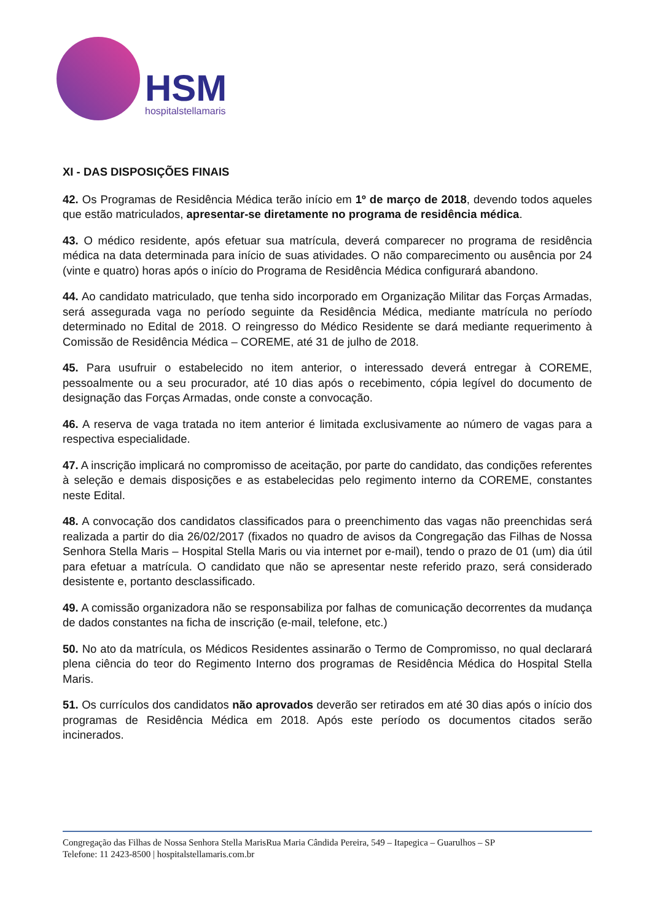HSM
hospitalstellamaris
XI - DAS DISPOSIÇÕES FINAIS
42. Os Programas de Residência Médica terão início em 1º de março de 2018, devendo todos aqueles que estão matriculados, apresentar-se diretamente no programa de residência médica.
43. O médico residente, após efetuar sua matrícula, deverá comparecer no programa de residência médica na data determinada para início de suas atividades. O não comparecimento ou ausência por 24 (vinte e quatro) horas após o início do Programa de Residência Médica configurará abandono.
44. Ao candidato matriculado, que tenha sido incorporado em Organização Militar das Forças Armadas, será assegurada vaga no período seguinte da Residência Médica, mediante matrícula no período determinado no Edital de 2018. O reingresso do Médico Residente se dará mediante requerimento à Comissão de Residência Médica – COREME, até 31 de julho de 2018.
45. Para usufruir o estabelecido no item anterior, o interessado deverá entregar à COREME, pessoalmente ou a seu procurador, até 10 dias após o recebimento, cópia legível do documento de designação das Forças Armadas, onde conste a convocação.
46. A reserva de vaga tratada no item anterior é limitada exclusivamente ao número de vagas para a respectiva especialidade.
47. A inscrição implicará no compromisso de aceitação, por parte do candidato, das condições referentes à seleção e demais disposições e as estabelecidas pelo regimento interno da COREME, constantes neste Edital.
48. A convocação dos candidatos classificados para o preenchimento das vagas não preenchidas será realizada a partir do dia 26/02/2017 (fixados no quadro de avisos da Congregação das Filhas de Nossa Senhora Stella Maris – Hospital Stella Maris ou via internet por e-mail), tendo o prazo de 01 (um) dia útil para efetuar a matrícula. O candidato que não se apresentar neste referido prazo, será considerado desistente e, portanto desclassificado.
49. A comissão organizadora não se responsabiliza por falhas de comunicação decorrentes da mudança de dados constantes na ficha de inscrição (e-mail, telefone, etc.)
50. No ato da matrícula, os Médicos Residentes assinarão o Termo de Compromisso, no qual declarará plena ciência do teor do Regimento Interno dos programas de Residência Médica do Hospital Stella Maris.
51. Os currículos dos candidatos não aprovados deverão ser retirados em até 30 dias após o início dos programas de Residência Médica em 2018. Após este período os documentos citados serão incinerados.
Congregação das Filhas de Nossa Senhora Stella MarisRua Maria Cândida Pereira, 549 – Itapegica – Guarulhos – SP
Telefone: 11 2423-8500 | hospitalstellamaris.com.br